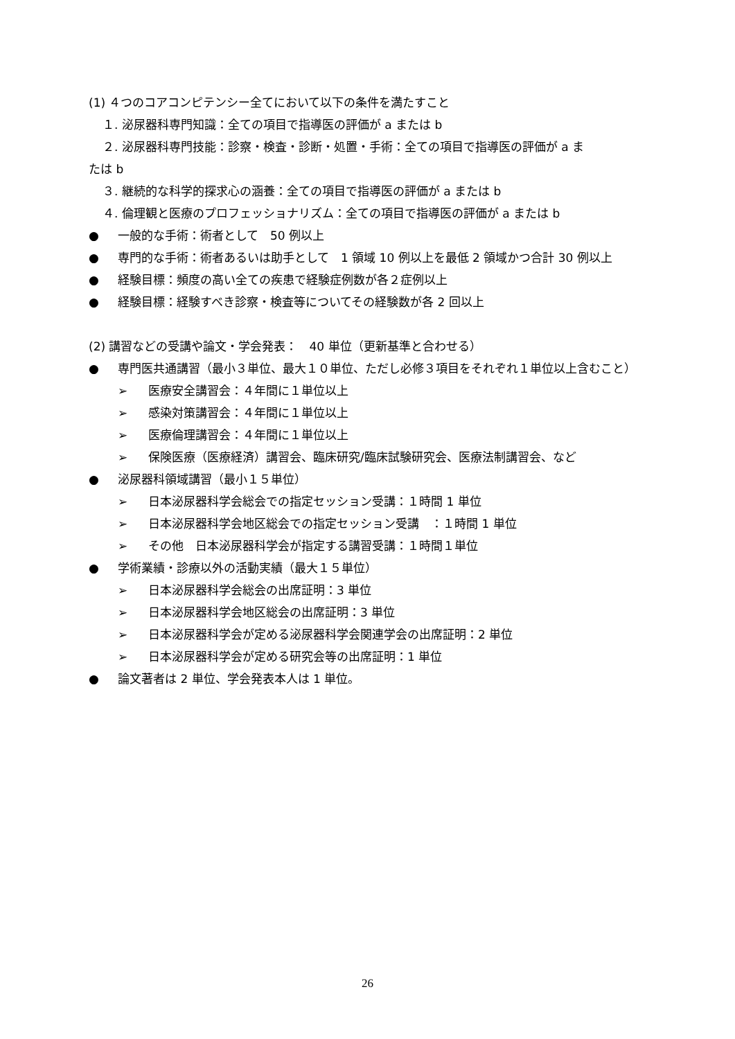(1) ４つのコアコンピテンシー全てにおいて以下の条件を満たすこと
１. 泌尿器科専門知識：全ての項目で指導医の評価が a または b
２. 泌尿器科専門技能：診察・検査・診断・処置・手術：全ての項目で指導医の評価が a ま
たは b
３. 継続的な科学的探求心の涵養：全ての項目で指導医の評価が a または b
４. 倫理観と医療のプロフェッショナリズム：全ての項目で指導医の評価が a または b
● 一般的な手術：術者として　50 例以上
● 専門的な手術：術者あるいは助手として　1 領域 10 例以上を最低 2 領域かつ合計 30 例以上
● 経験目標：頻度の高い全ての疾患で経験症例数が各２症例以上
● 経験目標：経験すべき診察・検査等についてその経験数が各 2 回以上
(2) 講習などの受講や論文・学会発表：　40 単位（更新基準と合わせる）
● 専門医共通講習（最小３単位、最大１０単位、ただし必修３項目をそれぞれ１単位以上含むこと）
➢ 医療安全講習会：４年間に１単位以上
➢ 感染対策講習会：４年間に１単位以上
➢ 医療倫理講習会：４年間に１単位以上
➢ 保険医療（医療経済）講習会、臨床研究/臨床試験研究会、医療法制講習会、など
● 泌尿器科領域講習（最小１５単位）
➢ 日本泌尿器科学会総会での指定セッション受講：１時間 1 単位
➢ 日本泌尿器科学会地区総会での指定セッション受講　：１時間 1 単位
➢ その他　日本泌尿器科学会が指定する講習受講：１時間１単位
● 学術業績・診療以外の活動実績（最大１５単位）
➢ 日本泌尿器科学会総会の出席証明：3 単位
➢ 日本泌尿器科学会地区総会の出席証明：3 単位
➢ 日本泌尿器科学会が定める泌尿器科学会関連学会の出席証明：2 単位
➢ 日本泌尿器科学会が定める研究会等の出席証明：1 単位
● 論文著者は 2 単位、学会発表本人は 1 単位。
26